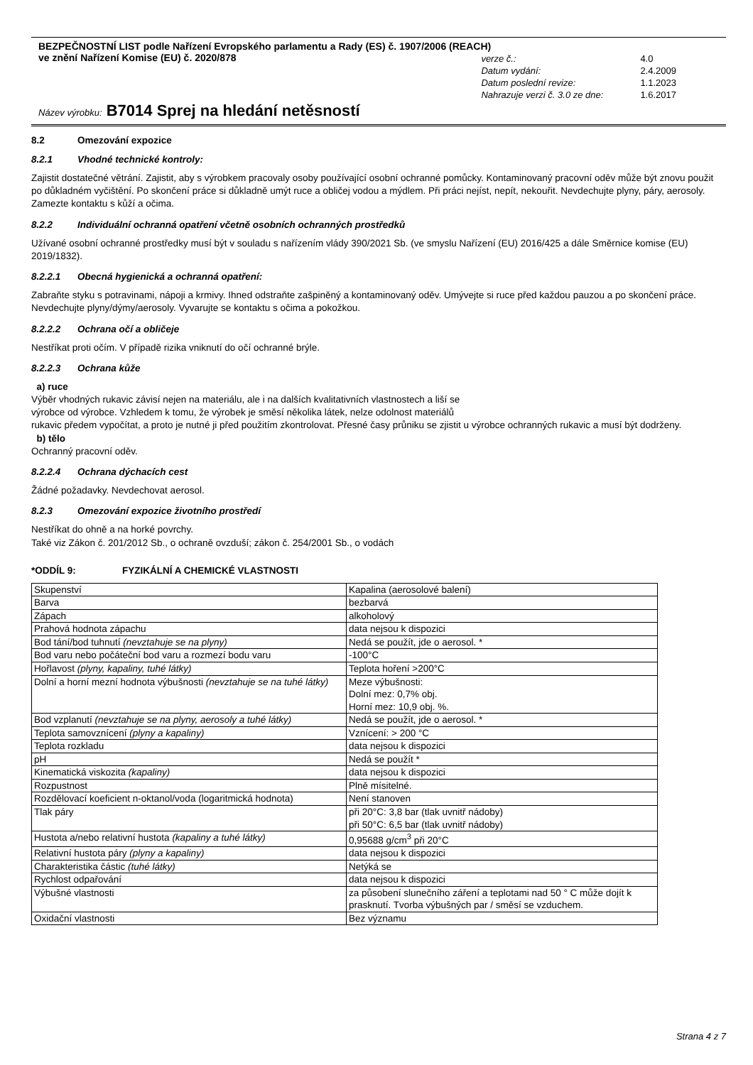BEZPEČNOSTNÍ LIST podle Nařízení Evropského parlamentu a Rady (ES) č. 1907/2006 (REACH)
ve znění Nařízení Komise (EU) č. 2020/878
| verze č.: | 4.0 |
| Datum vydání: | 2.4.2009 |
| Datum poslední revize: | 1.1.2023 |
| Nahrazuje verzi č. 3.0 ze dne: | 1.6.2017 |
Název výrobku: B7014 Sprej na hledání netěsností
8.2 Omezování expozice
8.2.1 Vhodné technické kontroly:
Zajistit dostatečné větrání. Zajistit, aby s výrobkem pracovaly osoby používající osobní ochranné pomůcky. Kontaminovaný pracovní oděv může být znovu použit po důkladném vyčištění. Po skončení práce si důkladně umýt ruce a obličej vodou a mýdlem. Při práci nejíst, nepít, nekouřit. Nevdechujte plyny, páry, aerosoly. Zamezte kontaktu s kůží a očima.
8.2.2 Individuální ochranná opatření včetně osobních ochranných prostředků
Užívané osobní ochranné prostředky musí být v souladu s nařízením vlády 390/2021 Sb. (ve smyslu Nařízení (EU) 2016/425 a dále Směrnice komise (EU) 2019/1832).
8.2.2.1 Obecná hygienická a ochranná opatření:
Zabraňte styku s potravinami, nápoji a krmivy. Ihned odstraňte zašpiněný a kontaminovaný oděv. Umývejte si ruce před každou pauzou a po skončení práce. Nevdechujte plyny/dýmy/aerosoly. Vyvarujte se kontaktu s očima a pokožkou.
8.2.2.2 Ochrana očí a obličeje
Nestříkat proti očím. V případě rizika vniknutí do očí ochranné brýle.
8.2.2.3 Ochrana kůže
a) ruce
Výběr vhodných rukavic závisí nejen na materiálu, ale i na dalších kvalitativních vlastnostech a liší se
výrobce od výrobce. Vzhledem k tomu, že výrobek je směsí několika látek, nelze odolnost materiálů
rukavic předem vypočítat, a proto je nutné ji před použitím zkontrolovat. Přesné časy průniku se zjistit u výrobce ochranných rukavic a musí být dodrženy.
b) tělo
Ochranný pracovní oděv.
8.2.2.4 Ochrana dýchacích cest
Žádné požadavky. Nevdechovat aerosol.
8.2.3 Omezování expozice životního prostředí
Nestříkat do ohně a na horké povrchy.
Také viz Zákon č. 201/2012 Sb., o ochraně ovzduší; zákon č. 254/2001 Sb., o vodách
*ODDÍL 9: FYZIKÁLNÍ A CHEMICKÉ VLASTNOSTI
| Skupenství | Kapalina (aerosolové balení) |
| Barva | bezbarvá |
| Zápach | alkoholový |
| Prahová hodnota zápachu | data nejsou k dispozici |
| Bod tání/bod tuhnutí (nevztahuje se na plyny) | Nedá se použít, jde o aerosol. * |
| Bod varu nebo počáteční bod varu a rozmezí bodu varu | -100°C |
| Hořlavost (plyny, kapaliny, tuhé látky) | Teplota hoření >200°C |
| Dolní a horní mezní hodnota výbušnosti (nevztahuje se na tuhé látky) | Meze výbušnosti: Dolní mez: 0,7% obj. Horní mez: 10,9 obj. %. |
| Bod vzplanutí (nevztahuje se na plyny, aerosoly a tuhé látky) | Nedá se použít, jde o aerosol. * |
| Teplota samovznícení (plyny a kapaliny) | Vznícení: > 200 °C |
| Teplota rozkladu | data nejsou k dispozici |
| pH | Nedá se použít * |
| Kinematická viskozita (kapaliny) | data nejsou k dispozici |
| Rozpustnost | Plně mísitelné. |
| Rozdělovací koeficient n-oktanol/voda (logaritmická hodnota) | Není stanoven |
| Tlak páry | při 20°C: 3,8 bar (tlak uvnitř nádoby) při 50°C: 6,5 bar (tlak uvnitř nádoby) |
| Hustota a/nebo relativní hustota (kapaliny a tuhé látky) | 0,95688 g/cm<sup>3</sup> při 20°C |
| Relativní hustota páry (plyny a kapaliny) | data nejsou k dispozici |
| Charakteristika částic (tuhé látky) | Netýká se |
| Rychlost odpařování | data nejsou k dispozici |
| Výbušné vlastnosti | za působení slunečního záření a teplotami nad 50 ° C může dojít k prasknutí. Tvorba výbušných par / směsí se vzduchem. |
| Oxidační vlastnosti | Bez významu |
Strana 4 z 7